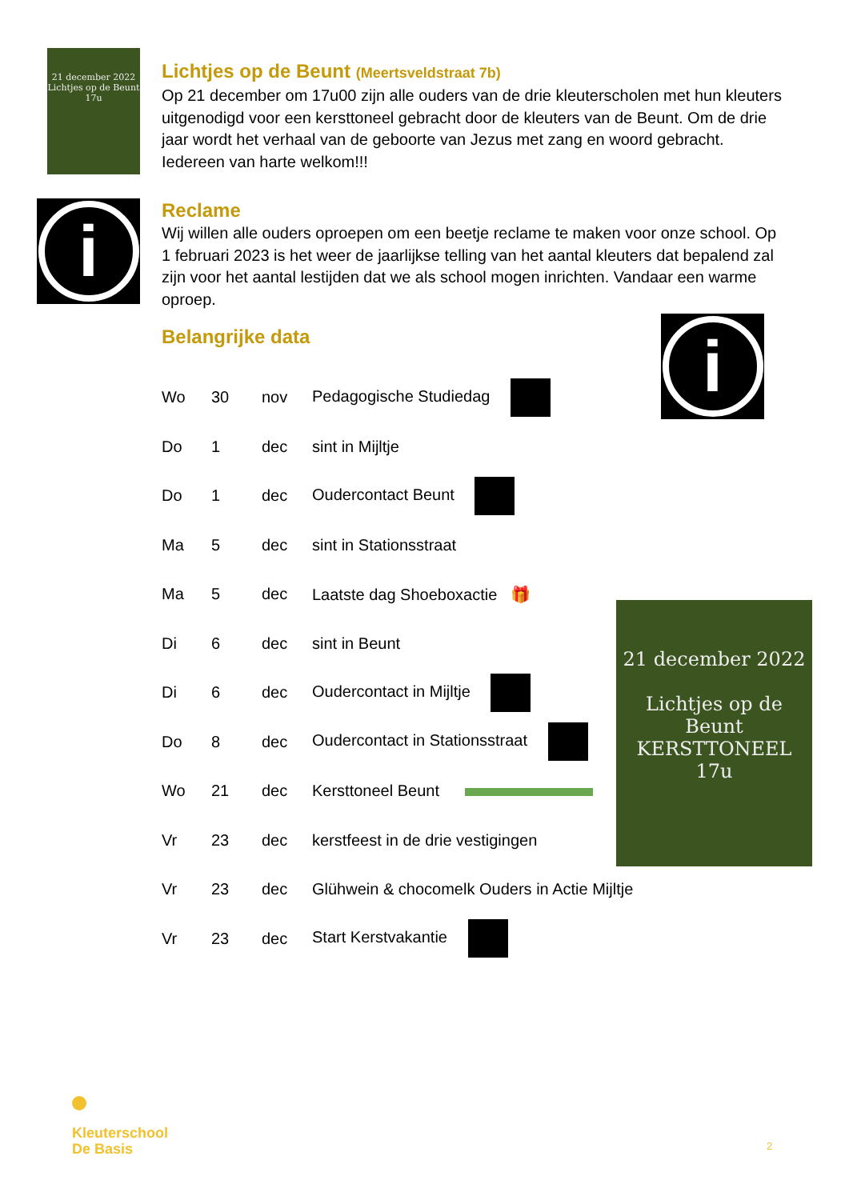21 december 2022
Lichtjes op de Beunt
17u
Lichtjes op de Beunt (Meertsveldstraat 7b)
Op 21 december om 17u00 zijn alle ouders van de drie kleuterscholen met hun kleuters uitgenodigd voor een kersttoneel gebracht door de kleuters van de Beunt. Om de drie jaar wordt het verhaal van de geboorte van Jezus met zang en woord gebracht. Iedereen van harte welkom!!!
i
Reclame
Wij willen alle ouders oproepen om een beetje reclame te maken voor onze school. Op 1 februari 2023 is het weer de jaarlijkse telling van het aantal kleuters dat bepalend zal zijn voor het aantal lestijden dat we als school mogen inrichten. Vandaar een warme oproep.
Belangrijke data
i
21 december 2022
Lichtjes op de Beunt
KERSTTONEEL
17u
| Wo | 30 | nov | Pedagogische Studiedag |
| Do | 1 | dec | sint in Mijltje |
| Do | 1 | dec | Oudercontact Beunt |
| Ma | 5 | dec | sint in Stationsstraat |
| Ma | 5 | dec | Laatste dag Shoeboxactie 🎁 |
| Di | 6 | dec | sint in Beunt |
| Di | 6 | dec | Oudercontact in Mijltje |
| Do | 8 | dec | Oudercontact in Stationsstraat |
| Wo | 21 | dec | Kersttoneel Beunt |
| Vr | 23 | dec | kerstfeest in de drie vestigingen |
| Vr | 23 | dec | Glühwein & chocomelk Ouders in Actie Mijltje |
| Vr | 23 | dec | Start Kerstvakantie |
Kleuterschool
De Basis
2